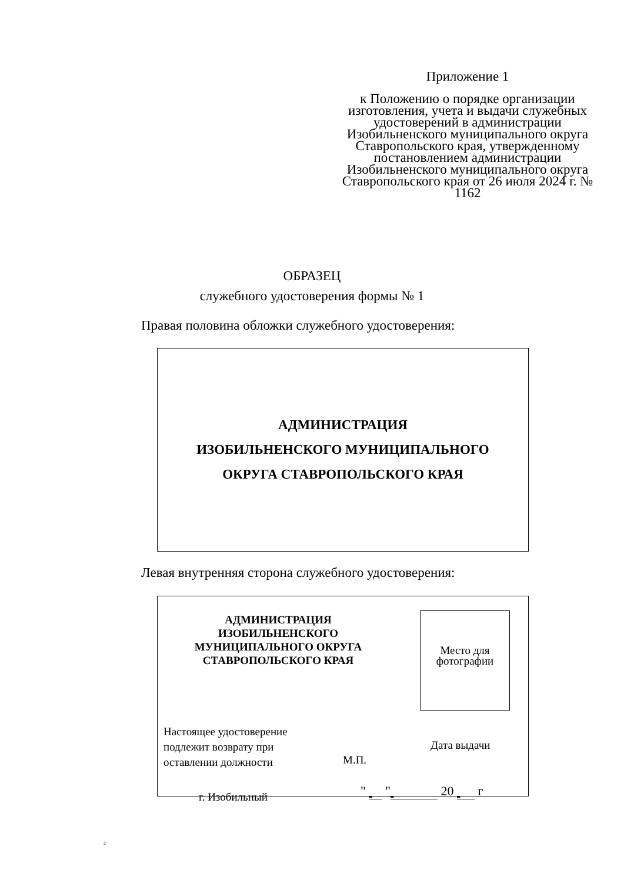Приложение 1
к Положению о порядке организации изготовления, учета и выдачи служебных удостоверений в администрации Изобильненского муниципального округа Ставропольского края, утвержденному постановлением администрации Изобильненского муниципального округа Ставропольского края от 26 июля 2024 г. № 1162
ОБРАЗЕЦ
служебного удостоверения формы № 1
Правая половина обложки служебного удостоверения:
АДМИНИСТРАЦИЯ
ИЗОБИЛЬНЕНСКОГО МУНИЦИПАЛЬНОГО
ОКРУГА СТАВРОПОЛЬСКОГО КРАЯ
Левая внутренняя сторона служебного удостоверения:
АДМИНИСТРАЦИЯ ИЗОБИЛЬНЕНСКОГО МУНИЦИПАЛЬНОГО ОКРУГА СТАВРОПОЛЬСКОГО КРАЯ
Место для фотографии
Настоящее удостоверение
подлежит возврату при
оставлении должности
М.П.
Дата выдачи
" " 20 г
г. Изобильный
2